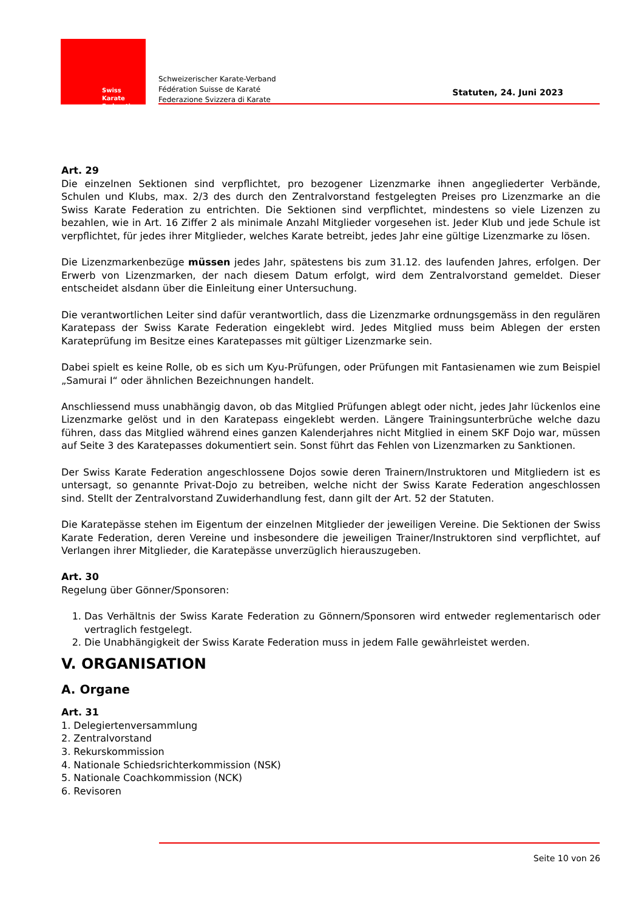Swiss Karate
Federation
Schweizerischer Karate-Verband
Fédération Suisse de Karaté
Federazione Svizzera di Karate
Statuten, 24. Juni 2023
Art. 29
Die einzelnen Sektionen sind verpflichtet, pro bezogener Lizenzmarke ihnen angegliederter Verbände, Schulen und Klubs, max. 2/3 des durch den Zentralvorstand festgelegten Preises pro Lizenzmarke an die Swiss Karate Federation zu entrichten. Die Sektionen sind verpflichtet, mindestens so viele Lizenzen zu bezahlen, wie in Art. 16 Ziffer 2 als minimale Anzahl Mitglieder vorgesehen ist. Jeder Klub und jede Schule ist verpflichtet, für jedes ihrer Mitglieder, welches Karate betreibt, jedes Jahr eine gültige Lizenzmarke zu lösen.
Die Lizenzmarkenbezüge müssen jedes Jahr, spätestens bis zum 31.12. des laufenden Jahres, erfolgen. Der Erwerb von Lizenzmarken, der nach diesem Datum erfolgt, wird dem Zentralvorstand gemeldet. Dieser entscheidet alsdann über die Einleitung einer Untersuchung.
Die verantwortlichen Leiter sind dafür verantwortlich, dass die Lizenzmarke ordnungsgemäss in den regulären Karatepass der Swiss Karate Federation eingeklebt wird. Jedes Mitglied muss beim Ablegen der ersten Karateprüfung im Besitze eines Karatepasses mit gültiger Lizenzmarke sein.
Dabei spielt es keine Rolle, ob es sich um Kyu-Prüfungen, oder Prüfungen mit Fantasienamen wie zum Beispiel „Samurai I“ oder ähnlichen Bezeichnungen handelt.
Anschliessend muss unabhängig davon, ob das Mitglied Prüfungen ablegt oder nicht, jedes Jahr lückenlos eine Lizenzmarke gelöst und in den Karatepass eingeklebt werden. Längere Trainingsunterbrüche welche dazu führen, dass das Mitglied während eines ganzen Kalenderjahres nicht Mitglied in einem SKF Dojo war, müssen auf Seite 3 des Karatepasses dokumentiert sein. Sonst führt das Fehlen von Lizenzmarken zu Sanktionen.
Der Swiss Karate Federation angeschlossene Dojos sowie deren Trainern/Instruktoren und Mitgliedern ist es untersagt, so genannte Privat-Dojo zu betreiben, welche nicht der Swiss Karate Federation angeschlossen sind. Stellt der Zentralvorstand Zuwiderhandlung fest, dann gilt der Art. 52 der Statuten.
Die Karatepässe stehen im Eigentum der einzelnen Mitglieder der jeweiligen Vereine. Die Sektionen der Swiss Karate Federation, deren Vereine und insbesondere die jeweiligen Trainer/Instruktoren sind verpflichtet, auf Verlangen ihrer Mitglieder, die Karatepässe unverzüglich hierauszugeben.
Art. 30
Regelung über Gönner/Sponsoren:
1. Das Verhältnis der Swiss Karate Federation zu Gönnern/Sponsoren wird entweder reglementarisch oder vertraglich festgelegt.
2. Die Unabhängigkeit der Swiss Karate Federation muss in jedem Falle gewährleistet werden.
V. ORGANISATION
A. Organe
Art. 31
1. Delegiertenversammlung
2. Zentralvorstand
3. Rekurskommission
4. Nationale Schiedsrichterkommission (NSK)
5. Nationale Coachkommission (NCK)
6. Revisoren
Seite 10 von 26